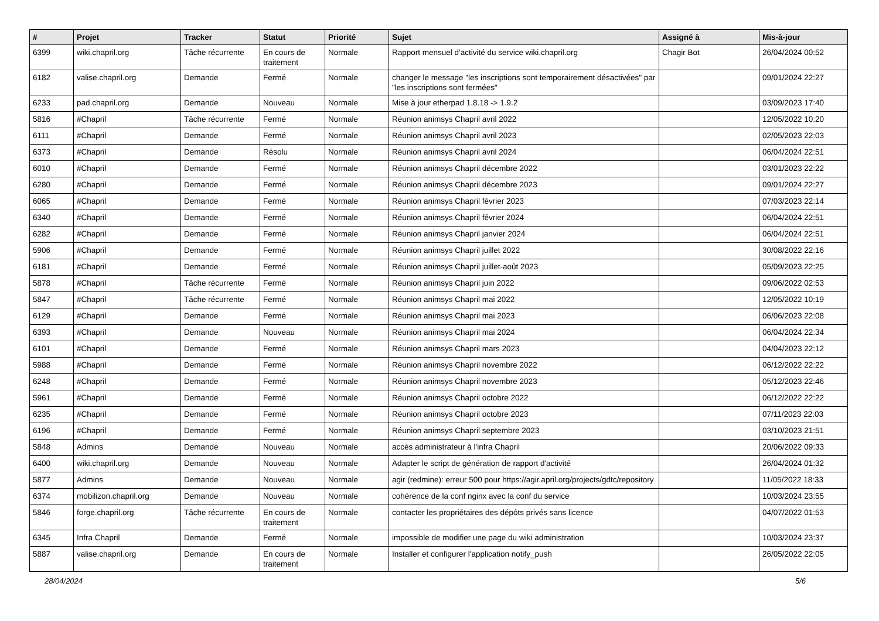| # | Projet | Tracker | Statut | Priorité | Sujet | Assigné à | Mis-à-jour |
| --- | --- | --- | --- | --- | --- | --- | --- |
| 6399 | wiki.chapril.org | Tâche récurrente | En cours de traitement | Normale | Rapport mensuel d'activité du service wiki.chapril.org | Chagir Bot | 26/04/2024 00:52 |
| 6182 | valise.chapril.org | Demande | Fermé | Normale | changer le message "les inscriptions sont temporairement désactivées" par "les inscriptions sont fermées" | | 09/01/2024 22:27 |
| 6233 | pad.chapril.org | Demande | Nouveau | Normale | Mise à jour etherpad 1.8.18 -> 1.9.2 | | 03/09/2023 17:40 |
| 5816 | #Chapril | Tâche récurrente | Fermé | Normale | Réunion animsys Chapril avril 2022 | | 12/05/2022 10:20 |
| 6111 | #Chapril | Demande | Fermé | Normale | Réunion animsys Chapril avril 2023 | | 02/05/2023 22:03 |
| 6373 | #Chapril | Demande | Résolu | Normale | Réunion animsys Chapril avril 2024 | | 06/04/2024 22:51 |
| 6010 | #Chapril | Demande | Fermé | Normale | Réunion animsys Chapril décembre 2022 | | 03/01/2023 22:22 |
| 6280 | #Chapril | Demande | Fermé | Normale | Réunion animsys Chapril décembre 2023 | | 09/01/2024 22:27 |
| 6065 | #Chapril | Demande | Fermé | Normale | Réunion animsys Chapril février 2023 | | 07/03/2023 22:14 |
| 6340 | #Chapril | Demande | Fermé | Normale | Réunion animsys Chapril février 2024 | | 06/04/2024 22:51 |
| 6282 | #Chapril | Demande | Fermé | Normale | Réunion animsys Chapril janvier 2024 | | 06/04/2024 22:51 |
| 5906 | #Chapril | Demande | Fermé | Normale | Réunion animsys Chapril juillet 2022 | | 30/08/2022 22:16 |
| 6181 | #Chapril | Demande | Fermé | Normale | Réunion animsys Chapril juillet-août 2023 | | 05/09/2023 22:25 |
| 5878 | #Chapril | Tâche récurrente | Fermé | Normale | Réunion animsys Chapril juin 2022 | | 09/06/2022 02:53 |
| 5847 | #Chapril | Tâche récurrente | Fermé | Normale | Réunion animsys Chapril mai 2022 | | 12/05/2022 10:19 |
| 6129 | #Chapril | Demande | Fermé | Normale | Réunion animsys Chapril mai 2023 | | 06/06/2023 22:08 |
| 6393 | #Chapril | Demande | Nouveau | Normale | Réunion animsys Chapril mai 2024 | | 06/04/2024 22:34 |
| 6101 | #Chapril | Demande | Fermé | Normale | Réunion animsys Chapril mars 2023 | | 04/04/2023 22:12 |
| 5988 | #Chapril | Demande | Fermé | Normale | Réunion animsys Chapril novembre 2022 | | 06/12/2022 22:22 |
| 6248 | #Chapril | Demande | Fermé | Normale | Réunion animsys Chapril novembre 2023 | | 05/12/2023 22:46 |
| 5961 | #Chapril | Demande | Fermé | Normale | Réunion animsys Chapril octobre 2022 | | 06/12/2022 22:22 |
| 6235 | #Chapril | Demande | Fermé | Normale | Réunion animsys Chapril octobre 2023 | | 07/11/2023 22:03 |
| 6196 | #Chapril | Demande | Fermé | Normale | Réunion animsys Chapril septembre 2023 | | 03/10/2023 21:51 |
| 5848 | Admins | Demande | Nouveau | Normale | accès administrateur à l'infra Chapril | | 20/06/2022 09:33 |
| 6400 | wiki.chapril.org | Demande | Nouveau | Normale | Adapter le script de génération de rapport d'activité | | 26/04/2024 01:32 |
| 5877 | Admins | Demande | Nouveau | Normale | agir (redmine): erreur 500 pour https://agir.april.org/projects/gdtc/repository | | 11/05/2022 18:33 |
| 6374 | mobilizon.chapril.org | Demande | Nouveau | Normale | cohérence de la conf nginx avec la conf du service | | 10/03/2024 23:55 |
| 5846 | forge.chapril.org | Tâche récurrente | En cours de traitement | Normale | contacter les propriétaires des dépôts privés sans licence | | 04/07/2022 01:53 |
| 6345 | Infra Chapril | Demande | Fermé | Normale | impossible de modifier une page du wiki administration | | 10/03/2024 23:37 |
| 5887 | valise.chapril.org | Demande | En cours de traitement | Normale | Installer et configurer l'application notify_push | | 26/05/2022 22:05 |
28/04/2024 5/6